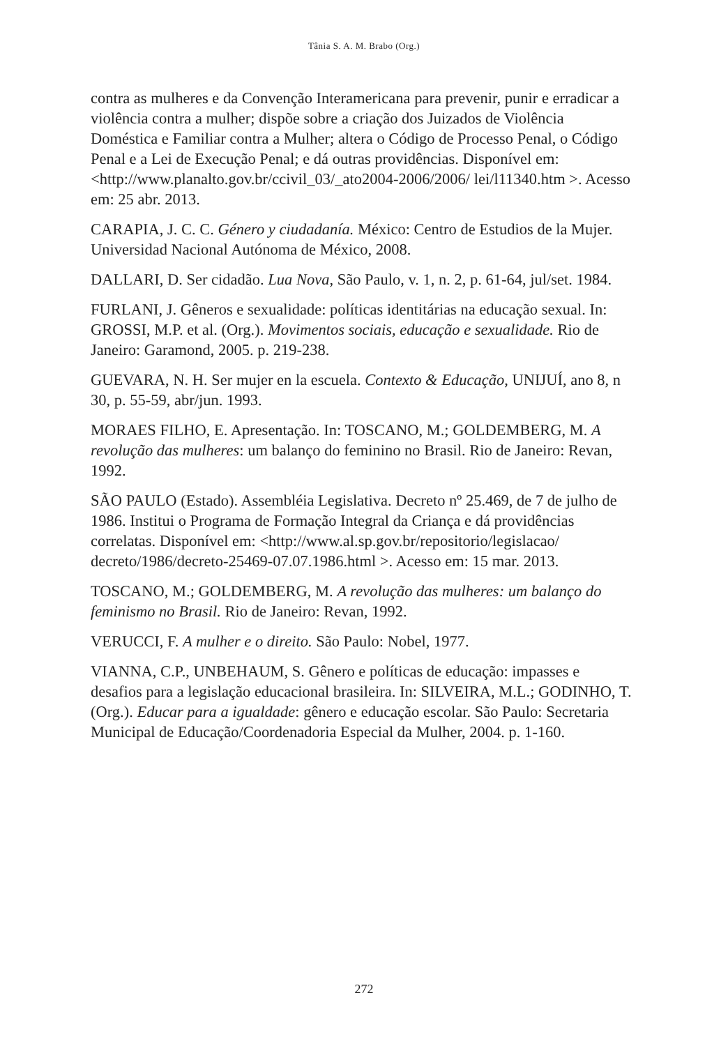Tânia S. A. M. Brabo (Org.)
contra as mulheres e da Convenção Interamericana para prevenir, punir e erradicar a violência contra a mulher; dispõe sobre a criação dos Juizados de Violência Doméstica e Familiar contra a Mulher; altera o Código de Processo Penal, o Código Penal e a Lei de Execução Penal; e dá outras providências. Disponível em: <http://www.planalto.gov.br/ccivil_03/_ato2004-2006/2006/ lei/l11340.htm >. Acesso em: 25 abr. 2013.
CARAPIA, J. C. C. Género y ciudadanía. México: Centro de Estudios de la Mujer. Universidad Nacional Autónoma de México, 2008.
DALLARI, D. Ser cidadão. Lua Nova, São Paulo, v. 1, n. 2, p. 61-64, jul/set. 1984.
FURLANI, J. Gêneros e sexualidade: políticas identitárias na educação sexual. In: GROSSI, M.P. et al. (Org.). Movimentos sociais, educação e sexualidade. Rio de Janeiro: Garamond, 2005. p. 219-238.
GUEVARA, N. H. Ser mujer en la escuela. Contexto & Educação, UNIJUÍ, ano 8, n 30, p. 55-59, abr/jun. 1993.
MORAES FILHO, E. Apresentação. In: TOSCANO, M.; GOLDEMBERG, M. A revolução das mulheres: um balanço do feminino no Brasil. Rio de Janeiro: Revan, 1992.
SÃO PAULO (Estado). Assembléia Legislativa. Decreto nº 25.469, de 7 de julho de 1986. Institui o Programa de Formação Integral da Criança e dá providências correlatas. Disponível em: <http://www.al.sp.gov.br/repositorio/legislacao/ decreto/1986/decreto-25469-07.07.1986.html >. Acesso em: 15 mar. 2013.
TOSCANO, M.; GOLDEMBERG, M. A revolução das mulheres: um balanço do feminismo no Brasil. Rio de Janeiro: Revan, 1992.
VERUCCI, F. A mulher e o direito. São Paulo: Nobel, 1977.
VIANNA, C.P., UNBEHAUM, S. Gênero e políticas de educação: impasses e desafios para a legislação educacional brasileira. In: SILVEIRA, M.L.; GODINHO, T. (Org.). Educar para a igualdade: gênero e educação escolar. São Paulo: Secretaria Municipal de Educação/Coordenadoria Especial da Mulher, 2004. p. 1-160.
272